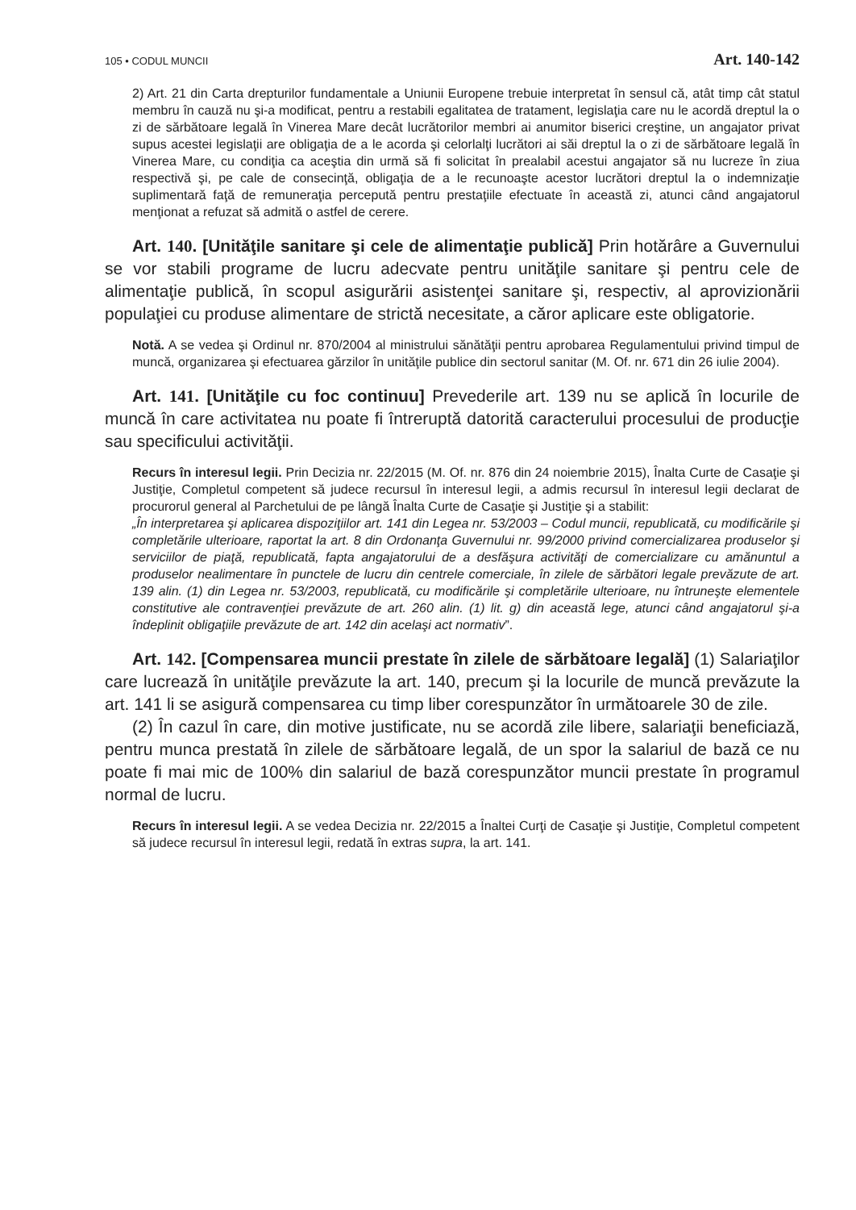105 • CODUL MUNCII Art. 140-142
2) Art. 21 din Carta drepturilor fundamentale a Uniunii Europene trebuie interpretat în sensul că, atât timp cât statul membru în cauză nu şi-a modificat, pentru a restabili egalitatea de tratament, legislaţia care nu le acordă dreptul la o zi de sărbătoare legală în Vinerea Mare decât lucrătorilor membri ai anumitor biserici creştine, un angajator privat supus acestei legislaţii are obligaţia de a le acorda şi celorlalţi lucrători ai săi dreptul la o zi de sărbătoare legală în Vinerea Mare, cu condiţia ca aceştia din urmă să fi solicitat în prealabil acestui angajator să nu lucreze în ziua respectivă şi, pe cale de consecinţă, obligaţia de a le recunoaşte acestor lucrători dreptul la o indemnizaţie suplimentară faţă de remuneraţia percepută pentru prestaţiile efectuate în această zi, atunci când angajatorul menţionat a refuzat să admită o astfel de cerere.
Art. 140. [Unităţile sanitare şi cele de alimentaţie publică] Prin hotărâre a Guvernului se vor stabili programe de lucru adecvate pentru unităţile sanitare şi pentru cele de alimentaţie publică, în scopul asigurării asistenţei sanitare şi, respectiv, al aprovizionării populaţiei cu produse alimentare de strictă necesitate, a căror aplicare este obligatorie.
Notă. A se vedea şi Ordinul nr. 870/2004 al ministrului sănătăţii pentru aprobarea Regulamentului privind timpul de muncă, organizarea şi efectuarea gărzilor în unităţile publice din sectorul sanitar (M. Of. nr. 671 din 26 iulie 2004).
Art. 141. [Unităţile cu foc continuu] Prevederile art. 139 nu se aplică în locurile de muncă în care activitatea nu poate fi întreruptă datorită caracterului procesului de producţie sau specificului activităţii.
Recurs în interesul legii. Prin Decizia nr. 22/2015 (M. Of. nr. 876 din 24 noiembrie 2015), Înalta Curte de Casaţie şi Justiţie, Completul competent să judece recursul în interesul legii, a admis recursul în interesul legii declarat de procurorul general al Parchetului de pe lângă Înalta Curte de Casaţie şi Justiţie şi a stabilit:
„În interpretarea şi aplicarea dispoziţiilor art. 141 din Legea nr. 53/2003 – Codul muncii, republicată, cu modificările şi completările ulterioare, raportat la art. 8 din Ordonanţa Guvernului nr. 99/2000 privind comercializarea produselor şi serviciilor de piaţă, republicată, fapta angajatorului de a desfăşura activităţi de comercializare cu amănuntul a produselor nealimentare în punctele de lucru din centrele comerciale, în zilele de sărbători legale prevăzute de art. 139 alin. (1) din Legea nr. 53/2003, republicată, cu modificările şi completările ulterioare, nu întruneşte elementele constitutive ale contravenţiei prevăzute de art. 260 alin. (1) lit. g) din această lege, atunci când angajatorul şi-a îndeplinit obligaţiile prevăzute de art. 142 din acelaşi act normativ”.
Art. 142. [Compensarea muncii prestate în zilele de sărbătoare legală] (1) Salariaţilor care lucrează în unităţile prevăzute la art. 140, precum şi la locurile de muncă prevăzute la art. 141 li se asigură compensarea cu timp liber corespunzător în următoarele 30 de zile.
(2) În cazul în care, din motive justificate, nu se acordă zile libere, salariaţii beneficiază, pentru munca prestată în zilele de sărbătoare legală, de un spor la salariul de bază ce nu poate fi mai mic de 100% din salariul de bază corespunzător muncii prestate în programul normal de lucru.
Recurs în interesul legii. A se vedea Decizia nr. 22/2015 a Înaltei Curţi de Casaţie şi Justiţie, Completul competent să judece recursul în interesul legii, redată în extras supra, la art. 141.